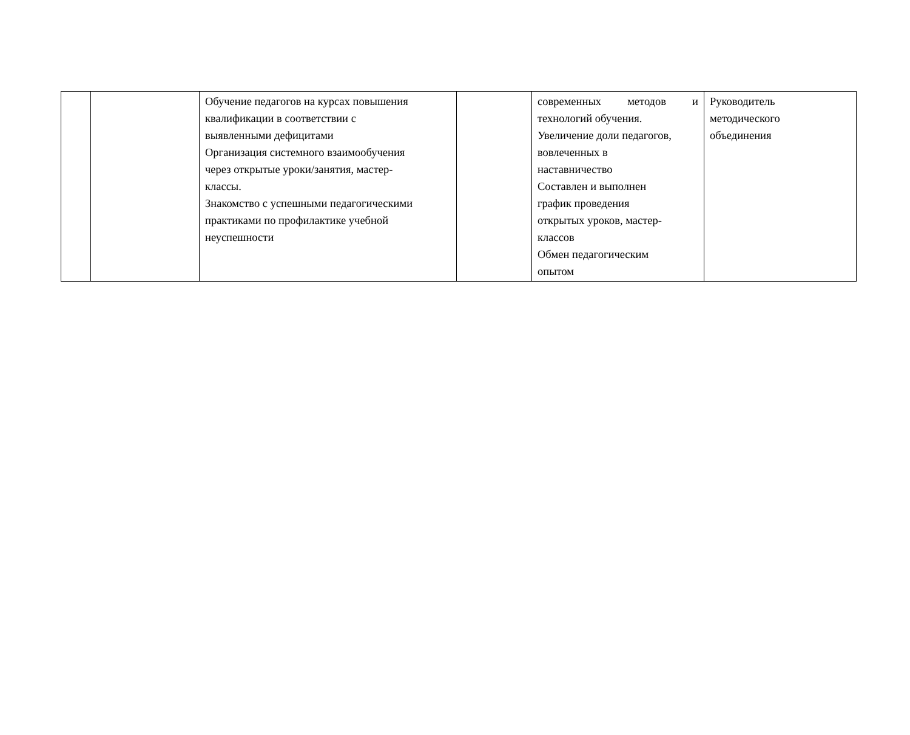| | | Обучение педагогов на курсах повышения квалификации в соответствии с выявленными дефицитами Организация системного взаимообучения через открытые уроки/занятия, мастер- классы. Знакомство с успешными педагогическими практиками по профилактике учебной неуспешности | | современных методов и технологий обучения. Увеличение доли педагогов, вовлеченных в наставничество Составлен и выполнен график проведения открытых уроков, мастер- классов Обмен педагогическим опытом | Руководитель методического объединения |